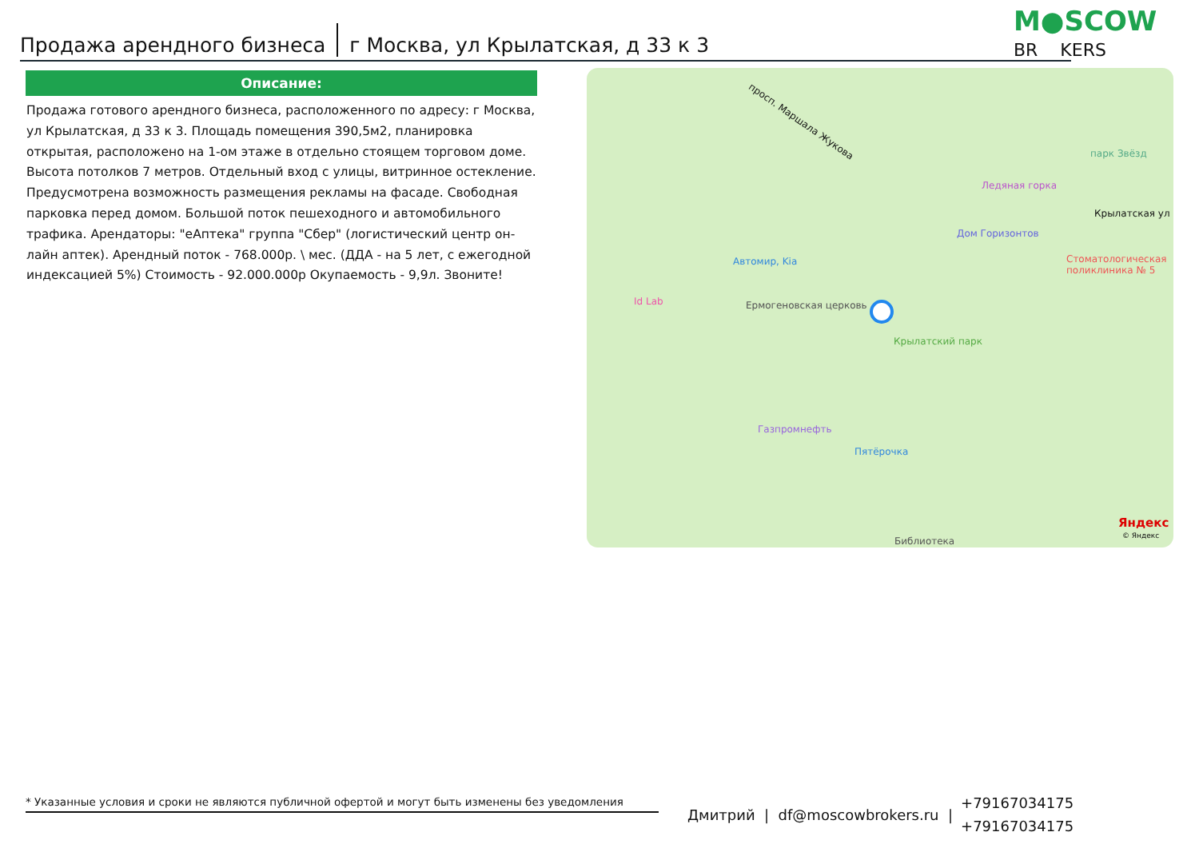Продажа арендного бизнеса г Москва, ул Крылатская, д 33 к 3
M●SCOW
BR KERS
Описание:
Продажа готового арендного бизнеса, расположенного по адресу: г Москва, ул Крылатская, д 33 к 3. Площадь помещения 390,5м2, планировка открытая, расположено на 1-ом этаже в отдельно стоящем торговом доме. Высота потолков 7 метров. Отдельный вход с улицы, витринное остекление. Предусмотрена возможность размещения рекламы на фасаде. Свободная парковка перед домом. Большой поток пешеходного и автомобильного трафика. Арендаторы: "еАптека" группа "Сбер" (логистический центр он-лайн аптек). Арендный поток - 768.000р. \ мес. (ДДА - на 5 лет, с ежегодной индексацией 5%) Стоимость - 92.000.000р Окупаемость - 9,9л. Звоните!
просп. Маршала Жукова
парк Звёзд
Ледяная горка
Крылатская ул
Дом Горизонтов
Стоматологическая поликлиника № 5
Автомир, Kia
Id Lab Ермогеновская церковь
Крылатский парк
Газпромнефть
Пятёрочка
Библиотека
Яндекс
© Яндекс
* Указанные условия и сроки не являются публичной офертой и могут быть изменены без уведомления
Дмитрий | df@moscowbrokers.ru | +79167034175
+79167034175